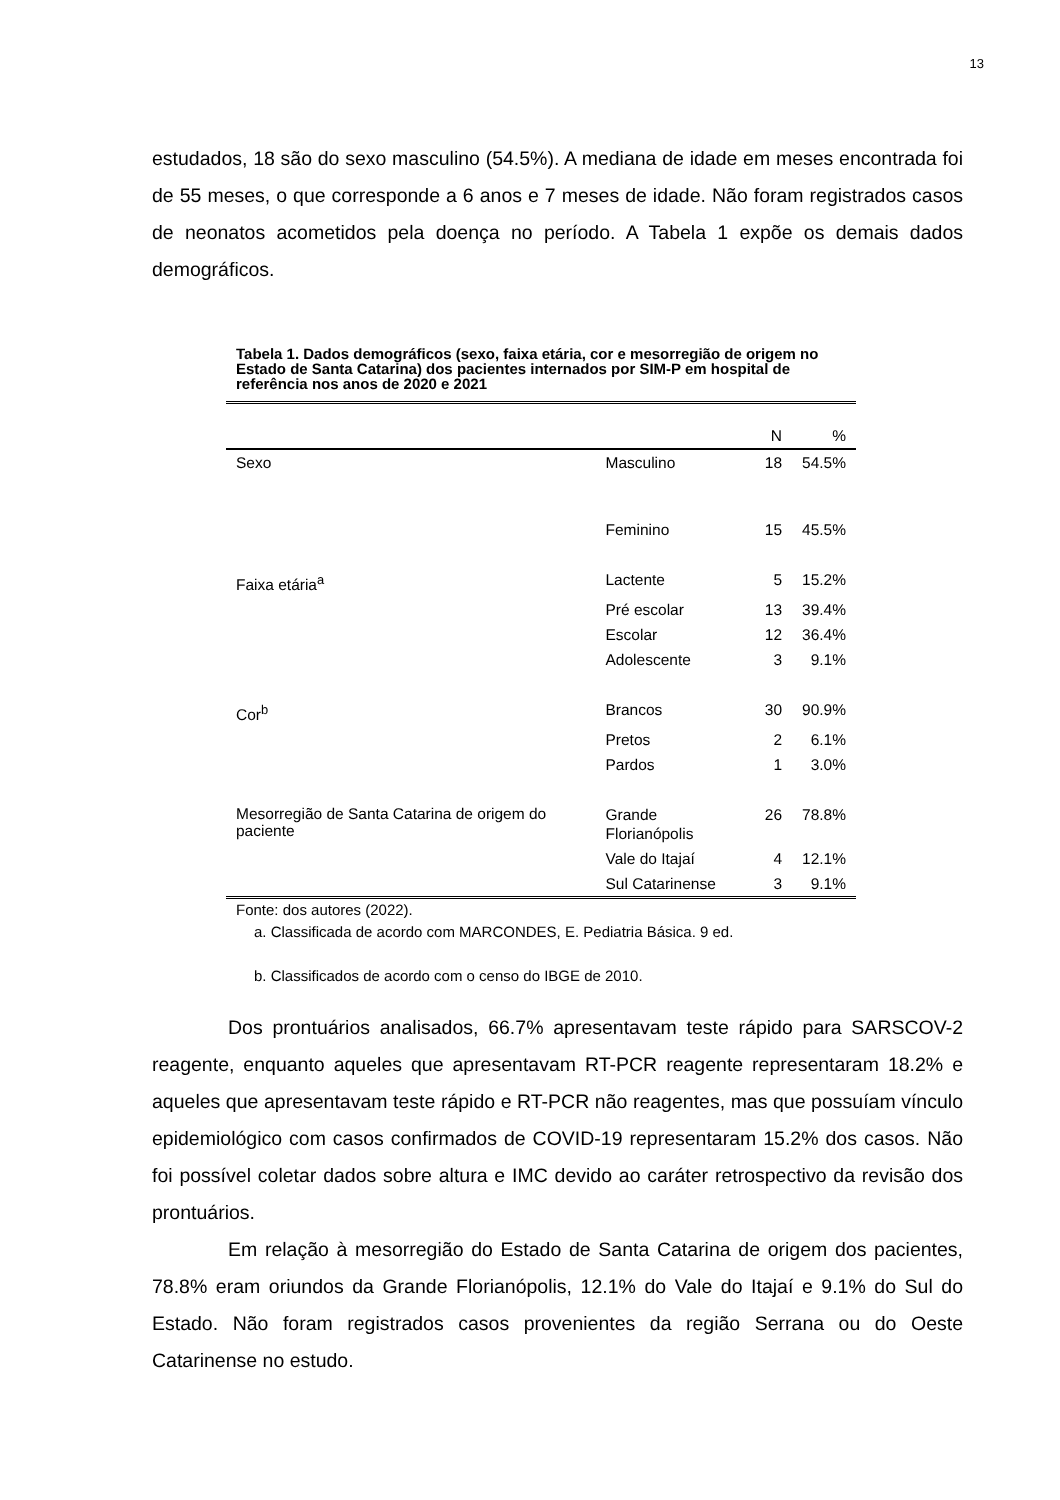13
estudados, 18 são do sexo masculino (54.5%). A mediana de idade em meses encontrada foi de 55 meses, o que corresponde a 6 anos e 7 meses de idade. Não foram registrados casos de neonatos acometidos pela doença no período. A Tabela 1 expõe os demais dados demográficos.
Tabela 1. Dados demográficos (sexo, faixa etária, cor e mesorregião de origem no Estado de Santa Catarina) dos pacientes internados por SIM-P em hospital de referência nos anos de 2020 e 2021
| | | N | % |
| --- | --- | --- | --- |
| Sexo | Masculino | 18 | 54.5% |
| | Feminino | 15 | 45.5% |
| Faixa etária<sup>a</sup> | Lactente | 5 | 15.2% |
| | Pré escolar | 13 | 39.4% |
| | Escolar | 12 | 36.4% |
| | Adolescente | 3 | 9.1% |
| Cor<sup>b</sup> | Brancos | 30 | 90.9% |
| | Pretos | 2 | 6.1% |
| | Pardos | 1 | 3.0% |
| Mesorregião de Santa Catarina de origem do paciente | Grande Florianópolis | 26 | 78.8% |
| | Vale do Itajaí | 4 | 12.1% |
| | Sul Catarinense | 3 | 9.1% |
Fonte: dos autores (2022).
a. Classificada de acordo com MARCONDES, E. Pediatria Básica. 9 ed.
b. Classificados de acordo com o censo do IBGE de 2010.
Dos prontuários analisados, 66.7% apresentavam teste rápido para SARSCOV-2 reagente, enquanto aqueles que apresentavam RT-PCR reagente representaram 18.2% e aqueles que apresentavam teste rápido e RT-PCR não reagentes, mas que possuíam vínculo epidemiológico com casos confirmados de COVID-19 representaram 15.2% dos casos. Não foi possível coletar dados sobre altura e IMC devido ao caráter retrospectivo da revisão dos prontuários.
Em relação à mesorregião do Estado de Santa Catarina de origem dos pacientes, 78.8% eram oriundos da Grande Florianópolis, 12.1% do Vale do Itajaí e 9.1% do Sul do Estado. Não foram registrados casos provenientes da região Serrana ou do Oeste Catarinense no estudo.